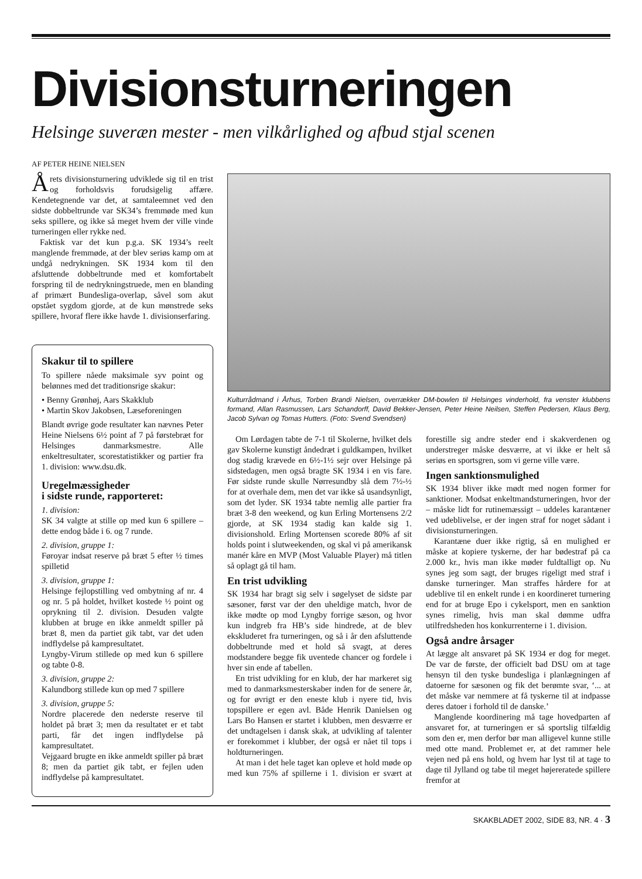Divisionsturneringen
Helsinge suveræn mester - men vilkårlighed og afbud stjal scenen
AF PETER HEINE NIELSEN
Årets divisionsturnering udviklede sig til en trist og forholdsvis forudsigelig affære. Kendetegnende var det, at samtaleemnet ved den sidste dobbeltrunde var SK34’s fremmøde med kun seks spillere, og ikke så meget hvem der ville vinde turneringen eller rykke ned.
Faktisk var det kun p.g.a. SK 1934’s reelt manglende fremmøde, at der blev seriøs kamp om at undgå nedrykningen. SK 1934 kom til den afsluttende dobbeltrunde med et komfortabelt forspring til de nedrykningstruede, men en blanding af primært Bundesliga-overlap, såvel som akut opstået sygdom gjorde, at de kun mønstrede seks spillere, hvoraf flere ikke havde 1. divisionserfaring.
Skakur til to spillere
To spillere nåede maksimale syv point og belønnes med det traditionsrige skakur:
• Benny Grønhøj, Aars Skakklub
• Martin Skov Jakobsen, Læseforeningen
Blandt øvrige gode resultater kan nævnes Peter Heine Nielsens 6½ point af 7 på førstebræt for Helsinges danmarksmestre. Alle enkeltresultater, scorestatistikker og partier fra 1. division: www.dsu.dk.
Uregelmæssigheder
i sidste runde, rapporteret:
1. division:
SK 34 valgte at stille op med kun 6 spillere – dette endog både i 6. og 7 runde.
2. division, gruppe 1:
Føroyar indsat reserve på bræt 5 efter ½ times spilletid
3. division, gruppe 1:
Helsinge fejlopstilling ved ombytning af nr. 4 og nr. 5 på holdet, hvilket kostede ½ point og oprykning til 2. division. Desuden valgte klubben at bruge en ikke anmeldt spiller på bræt 8, men da partiet gik tabt, var det uden indflydelse på kampresultatet.
Lyngby-Virum stillede op med kun 6 spillere og tabte 0-8.
3. division, gruppe 2:
Kalundborg stillede kun op med 7 spillere
3. division, gruppe 5:
Nordre placerede den nederste reserve til holdet på bræt 3; men da resultatet er et tabt parti, får det ingen indflydelse på kampresultatet.
Vejgaard brugte en ikke anmeldt spiller på bræt 8; men da partiet gik tabt, er fejlen uden indflydelse på kampresultatet.
Kulturrådmand i Århus, Torben Brandi Nielsen, overrækker DM-bowlen til Helsinges vinderhold, fra venster klubbens formand, Allan Rasmussen, Lars Schandorff, David Bekker-Jensen, Peter Heine Neilsen, Steffen Pedersen, Klaus Berg, Jacob Sylvan og Tomas Hutters. (Foto: Svend Svendsen)
Om Lørdagen tabte de 7-1 til Skolerne, hvilket dels gav Skolerne kunstigt åndedræt i guldkampen, hvilket dog stadig krævede en 6½-1½ sejr over Helsinge på sidstedagen, men også bragte SK 1934 i en vis fare. Før sidste runde skulle Nørresundby slå dem 7½-½ for at overhale dem, men det var ikke så usandsynligt, som det lyder. SK 1934 tabte nemlig alle partier fra bræt 3-8 den weekend, og kun Erling Mortensens 2/2 gjorde, at SK 1934 stadig kan kalde sig 1. divisionshold. Erling Mortensen scorede 80% af sit holds point i slutweekenden, og skal vi på amerikansk manér kåre en MVP (Most Valuable Player) må titlen så oplagt gå til ham.
En trist udvikling
SK 1934 har bragt sig selv i søgelyset de sidste par sæsoner, først var der den uheldige match, hvor de ikke mødte op mod Lyngby forrige sæson, og hvor kun indgreb fra HB’s side hindrede, at de blev ekskluderet fra turneringen, og så i år den afsluttende dobbeltrunde med et hold så svagt, at deres modstandere begge fik uventede chancer og fordele i hver sin ende af tabellen.
En trist udvikling for en klub, der har markeret sig med to danmarksmesterskaber inden for de senere år, og for øvrigt er den eneste klub i nyere tid, hvis topspillere er egen avl. Både Henrik Danielsen og Lars Bo Hansen er startet i klubben, men desværre er det undtagelsen i dansk skak, at udvikling af talenter er forekommet i klubber, der også er nået til tops i holdturneringen.
At man i det hele taget kan opleve et hold møde op med kun 75% af spillerne i 1. division er svært at forestille sig andre steder end i skakverdenen og understreger måske desværre, at vi ikke er helt så seriøs en sportsgren, som vi gerne ville være.
Ingen sanktionsmulighed
SK 1934 bliver ikke mødt med nogen former for sanktioner. Modsat enkeltmandsturneringen, hvor der – måske lidt for rutinemæssigt – uddeles karantæner ved udeblivelse, er der ingen straf for noget sådant i divisionsturneringen.
Karantæne duer ikke rigtig, så en mulighed er måske at kopiere tyskerne, der har bødestraf på ca 2.000 kr., hvis man ikke møder fuldtalligt op. Nu synes jeg som sagt, der bruges rigeligt med straf i danske turneringer. Man straffes hårdere for at udeblive til en enkelt runde i en koordineret turnering end for at bruge Epo i cykelsport, men en sanktion synes rimelig, hvis man skal dømme udfra utilfredsheden hos konkurrenterne i 1. division.
Også andre årsager
At lægge alt ansvaret på SK 1934 er dog for meget. De var de første, der officielt bad DSU om at tage hensyn til den tyske bundesliga i planlægningen af datoerne for sæsonen og fik det berømte svar, ‘... at det måske var nemmere at få tyskerne til at indpasse deres datoer i forhold til de danske.’
Manglende koordinering må tage hovedparten af ansvaret for, at turneringen er så sportslig tilfældig som den er, men derfor bør man alligevel kunne stille med otte mand. Problemet er, at det rammer hele vejen ned på ens hold, og hvem har lyst til at tage to dage til Jylland og tabe til meget højereratede spillere fremfor at
SKAKBLADET 2002, SIDE 83, NR. 4 · 3